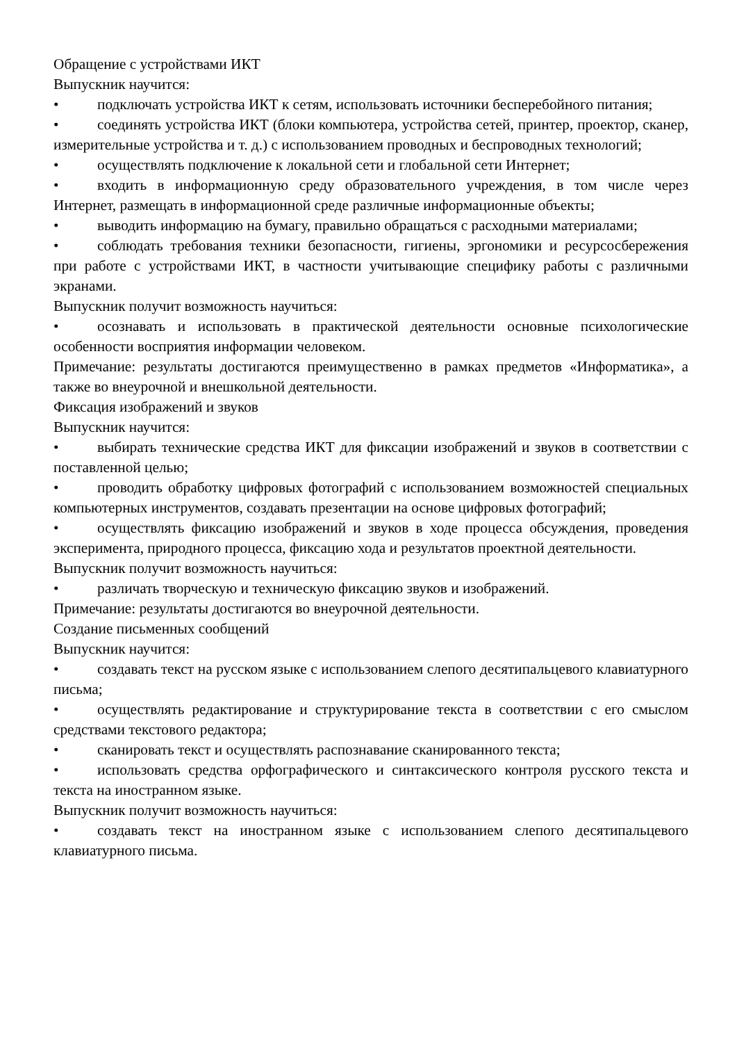Обращение с устройствами ИКТ
Выпускник научится:
• подключать устройства ИКТ к сетям, использовать источники бесперебойного питания;
• соединять устройства ИКТ (блоки компьютера, устройства сетей, принтер, проектор, сканер, измерительные устройства и т. д.) с использованием проводных и беспроводных технологий;
• осуществлять подключение к локальной сети и глобальной сети Интернет;
• входить в информационную среду образовательного учреждения, в том числе через Интернет, размещать в информационной среде различные информационные объекты;
• выводить информацию на бумагу, правильно обращаться с расходными материалами;
• соблюдать требования техники безопасности, гигиены, эргономики и ресурсосбережения при работе с устройствами ИКТ, в частности учитывающие специфику работы с различными экранами.
Выпускник получит возможность научиться:
• осознавать и использовать в практической деятельности основные психологические особенности восприятия информации человеком.
Примечание: результаты достигаются преимущественно в рамках предметов «Информатика», а также во внеурочной и внешкольной деятельности.
Фиксация изображений и звуков
Выпускник научится:
• выбирать технические средства ИКТ для фиксации изображений и звуков в соответствии с поставленной целью;
• проводить обработку цифровых фотографий с использованием возможностей специальных компьютерных инструментов, создавать презентации на основе цифровых фотографий;
• осуществлять фиксацию изображений и звуков в ходе процесса обсуждения, проведения эксперимента, природного процесса, фиксацию хода и результатов проектной деятельности.
Выпускник получит возможность научиться:
• различать творческую и техническую фиксацию звуков и изображений.
Примечание: результаты достигаются во внеурочной деятельности.
Создание письменных сообщений
Выпускник научится:
• создавать текст на русском языке с использованием слепого десятипальцевого клавиатурного письма;
• осуществлять редактирование и структурирование текста в соответствии с его смыслом средствами текстового редактора;
• сканировать текст и осуществлять распознавание сканированного текста;
• использовать средства орфографического и синтаксического контроля русского текста и текста на иностранном языке.
Выпускник получит возможность научиться:
• создавать текст на иностранном языке с использованием слепого десятипальцевого клавиатурного письма.